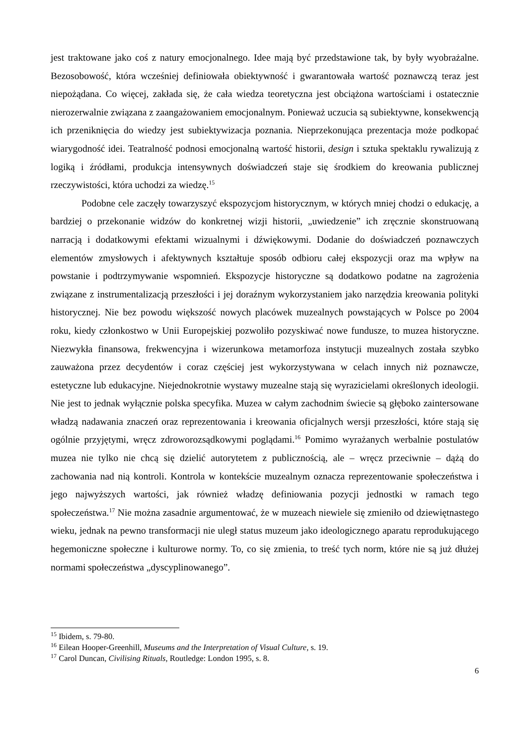jest traktowane jako coś z natury emocjonalnego. Idee mają być przedstawione tak, by były wyobrażalne. Bezosobowość, która wcześniej definiowała obiektywność i gwarantowała wartość poznawczą teraz jest niepożądana. Co więcej, zakłada się, że cała wiedza teoretyczna jest obciążona wartościami i ostatecznie nierozerwalnie związana z zaangażowaniem emocjonalnym. Ponieważ uczucia są subiektywne, konsekwencją ich przeniknięcia do wiedzy jest subiektywizacja poznania. Nieprzekonująca prezentacja może podkopać wiarygodność idei. Teatralność podnosi emocjonalną wartość historii, design i sztuka spektaklu rywalizują z logiką i źródłami, produkcja intensywnych doświadczeń staje się środkiem do kreowania publicznej rzeczywistości, która uchodzi za wiedzę.<sup>15</sup>
Podobne cele zaczęły towarzyszyć ekspozycjom historycznym, w których mniej chodzi o edukację, a bardziej o przekonanie widzów do konkretnej wizji historii, „uwiedzenie” ich zręcznie skonstruowaną narracją i dodatkowymi efektami wizualnymi i dźwiękowymi. Dodanie do doświadczeń poznawczych elementów zmysłowych i afektywnych kształtuje sposób odbioru całej ekspozycji oraz ma wpływ na powstanie i podtrzymywanie wspomnień. Ekspozycje historyczne są dodatkowo podatne na zagrożenia związane z instrumentalizacją przeszłości i jej doraźnym wykorzystaniem jako narzędzia kreowania polityki historycznej. Nie bez powodu większość nowych placówek muzealnych powstających w Polsce po 2004 roku, kiedy członkostwo w Unii Europejskiej pozwoliło pozyskiwać nowe fundusze, to muzea historyczne. Niezwykła finansowa, frekwencyjna i wizerunkowa metamorfoza instytucji muzealnych została szybko zauważona przez decydentów i coraz częściej jest wykorzystywana w celach innych niż poznawcze, estetyczne lub edukacyjne. Niejednokrotnie wystawy muzealne stają się wyrazicielami określonych ideologii. Nie jest to jednak wyłącznie polska specyfika. Muzea w całym zachodnim świecie są głęboko zaintersowane władzą nadawania znaczeń oraz reprezentowania i kreowania oficjalnych wersji przeszłości, które stają się ogólnie przyjętymi, wręcz zdroworozsądkowymi poglądami.<sup>16</sup> Pomimo wyrażanych werbalnie postulatów muzea nie tylko nie chcą się dzielić autorytetem z publicznością, ale – wręcz przeciwnie – dążą do zachowania nad nią kontroli. Kontrola w kontekście muzealnym oznacza reprezentowanie społeczeństwa i jego najwyższych wartości, jak również władzę definiowania pozycji jednostki w ramach tego społeczeństwa.<sup>17</sup> Nie można zasadnie argumentować, że w muzeach niewiele się zmieniło od dziewiętnastego wieku, jednak na pewno transformacji nie uległ status muzeum jako ideologicznego aparatu reprodukującego hegemoniczne społeczne i kulturowe normy. To, co się zmienia, to treść tych norm, które nie są już dłużej normami społeczeństwa „dyscyplinowanego”.
<sup>15</sup> Ibidem, s. 79-80.
<sup>16</sup> Eilean Hooper-Greenhill, Museums and the Interpretation of Visual Culture, s. 19.
<sup>17</sup> Carol Duncan, Civilising Rituals, Routledge: London 1995, s. 8.
6